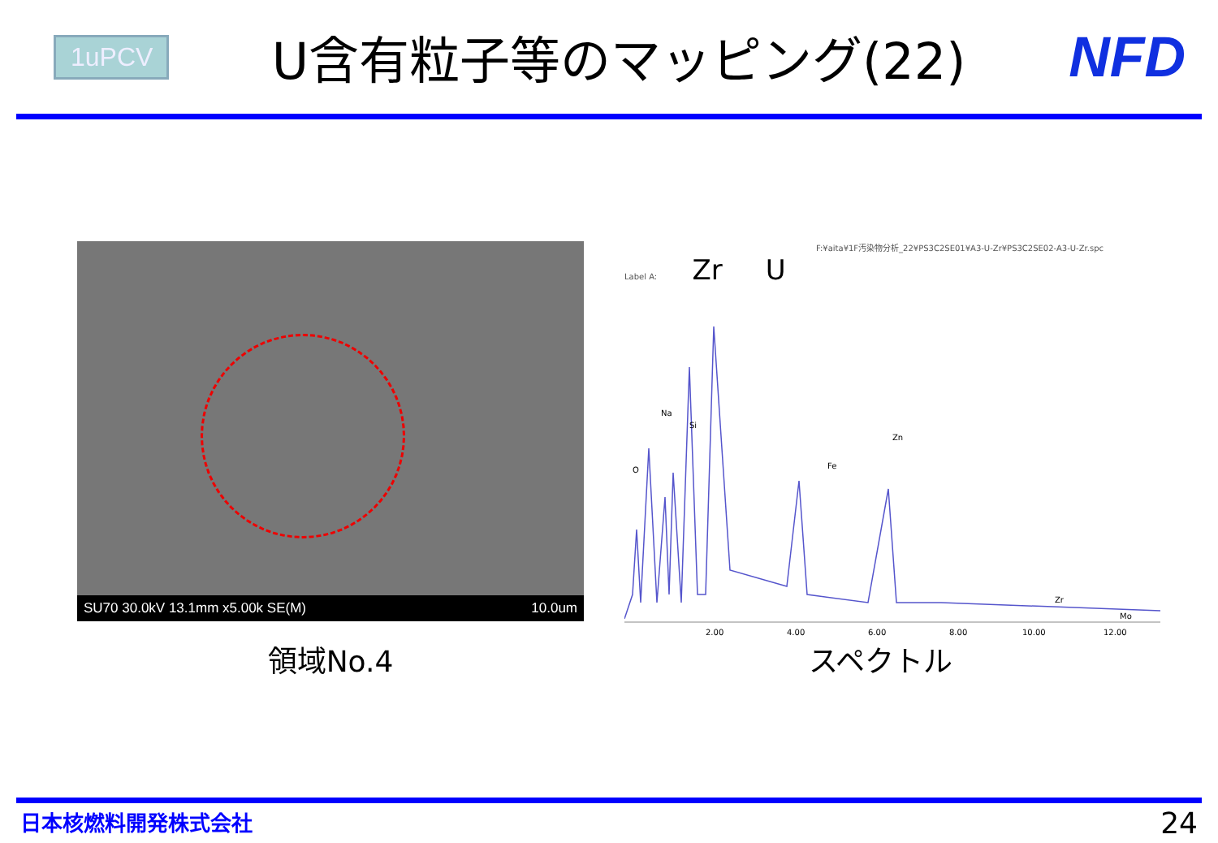1uPCV
U含有粒子等のマッピング(22) NFD
SU70 30.0kV 13.1mm x5.00k SE(M) 10.0um
F:¥aita¥1F汚染物分析_22¥PS3C2SE01¥A3-U-Zr¥PS3C2SE02-A3-U-Zr.spc
Label A: Zr U
O
Na
Si
Fe
Zn
Zr
Mo
2.00
4.00
6.00
8.00
10.00
12.00
領域No.4 スペクトル
日本核燃料開発株式会社 24